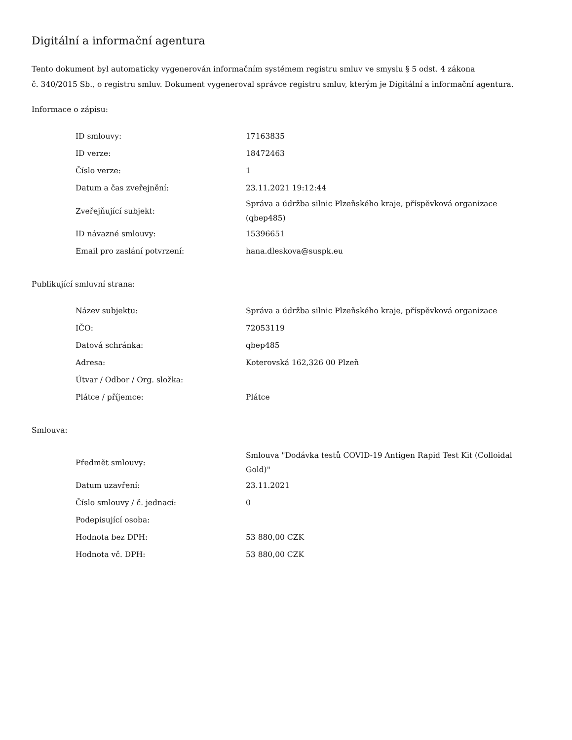Digitální a informační agentura
Tento dokument byl automaticky vygenerován informačním systémem registru smluv ve smyslu § 5 odst. 4 zákona
č. 340/2015 Sb., o registru smluv. Dokument vygeneroval správce registru smluv, kterým je Digitální a informační agentura.
Informace o zápisu:
| ID smlouvy: | 17163835 |
| ID verze: | 18472463 |
| Číslo verze: | 1 |
| Datum a čas zveřejnění: | 23.11.2021 19:12:44 |
| Zveřejňující subjekt: | Správa a údržba silnic Plzeňského kraje, příspěvková organizace (qbep485) |
| ID návazné smlouvy: | 15396651 |
| Email pro zaslání potvrzení: | hana.dleskova@suspk.eu |
Publikující smluvní strana:
| Název subjektu: | Správa a údržba silnic Plzeňského kraje, příspěvková organizace |
| IČO: | 72053119 |
| Datová schránka: | qbep485 |
| Adresa: | Koterovská 162,326 00 Plzeň |
| Útvar / Odbor / Org. složka: | |
| Plátce / příjemce: | Plátce |
Smlouva:
| Předmět smlouvy: | Smlouva "Dodávka testů COVID-19 Antigen Rapid Test Kit (Colloidal Gold)" |
| Datum uzavření: | 23.11.2021 |
| Číslo smlouvy / č. jednací: | 0 |
| Podepisující osoba: | |
| Hodnota bez DPH: | 53 880,00 CZK |
| Hodnota vč. DPH: | 53 880,00 CZK |